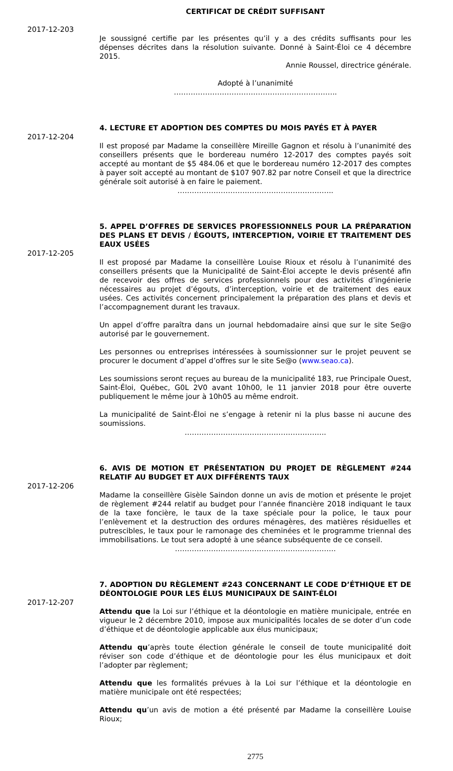CERTIFICAT DE CRÉDIT SUFFISANT
2017-12-203
Je soussigné certifie par les présentes qu’il y a des crédits suffisants pour les dépenses décrites dans la résolution suivante. Donné à Saint-Éloi ce 4 décembre 2015.
Annie Roussel, directrice générale.
Adopté à l’unanimité
…………………………………………………………..
4. LECTURE ET ADOPTION DES COMPTES DU MOIS PAYÉS ET À PAYER
2017-12-204
Il est proposé par Madame la conseillère Mireille Gagnon et résolu à l’unanimité des conseillers présents que le bordereau numéro 12-2017 des comptes payés soit accepté au montant de $5 484.06 et que le bordereau numéro 12-2017 des comptes à payer soit accepté au montant de $107 907.82 par notre Conseil et que la directrice générale soit autorisé à en faire le paiement.
………………………………………………………..
5. APPEL D’OFFRES DE SERVICES PROFESSIONNELS POUR LA PRÉPARATION DES PLANS ET DEVIS / ÉGOUTS, INTERCEPTION, VOIRIE ET TRAITEMENT DES EAUX USÉES
2017-12-205
Il est proposé par Madame la conseillère Louise Rioux et résolu à l’unanimité des conseillers présents que la Municipalité de Saint-Éloi accepte le devis présenté afin de recevoir des offres de services professionnels pour des activités d’ingénierie nécessaires au projet d’égouts, d’interception, voirie et de traitement des eaux usées. Ces activités concernent principalement la préparation des plans et devis et l’accompagnement durant les travaux.
Un appel d’offre paraîtra dans un journal hebdomadaire ainsi que sur le site Se@o autorisé par le gouvernement.
Les personnes ou entreprises intéressées à soumissionner sur le projet peuvent se procurer le document d’appel d’offres sur le site Se@o (www.seao.ca).
Les soumissions seront reçues au bureau de la municipalité 183, rue Principale Ouest, Saint-Éloi, Québec, G0L 2V0 avant 10h00, le 11 janvier 2018 pour être ouverte publiquement le même jour à 10h05 au même endroit.
La municipalité de Saint-Éloi ne s’engage à retenir ni la plus basse ni aucune des soumissions.
…………………………………………………..
6. AVIS DE MOTION ET PRÉSENTATION DU PROJET DE RÈGLEMENT #244 RELATIF AU BUDGET ET AUX DIFFÉRENTS TAUX
2017-12-206
Madame la conseillère Gisèle Saindon donne un avis de motion et présente le projet de règlement #244 relatif au budget pour l’année financière 2018 indiquant le taux de la taxe foncière, le taux de la taxe spéciale pour la police, le taux pour l’enlèvement et la destruction des ordures ménagères, des matières résiduelles et putrescibles, le taux pour le ramonage des cheminées et le programme triennal des immobilisations. Le tout sera adopté à une séance subséquente de ce conseil.
………………………………………………………….
7. ADOPTION DU RÈGLEMENT #243 CONCERNANT LE CODE D’ÉTHIQUE ET DE DÉONTOLOGIE POUR LES ÉLUS MUNICIPAUX DE SAINT-ÉLOI
2017-12-207
Attendu que la Loi sur l’éthique et la déontologie en matière municipale, entrée en vigueur le 2 décembre 2010, impose aux municipalités locales de se doter d’un code d’éthique et de déontologie applicable aux élus municipaux;
Attendu qu’après toute élection générale le conseil de toute municipalité doit réviser son code d’éthique et de déontologie pour les élus municipaux et doit l’adopter par règlement;
Attendu que les formalités prévues à la Loi sur l’éthique et la déontologie en matière municipale ont été respectées;
Attendu qu’un avis de motion a été présenté par Madame la conseillère Louise Rioux;
2775